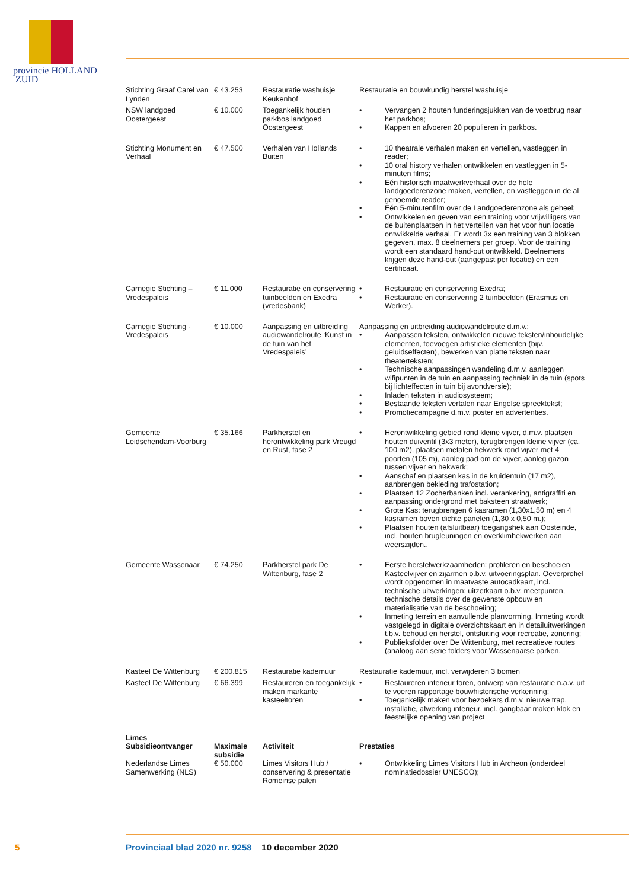provincie HOLLAND
ZUID
| Stichting Graaf Carel van Lynden | € 43.253 | Restauratie washuisje Keukenhof | Restauratie en bouwkundig herstel washuisje |
| NSW landgoed Oostergeest | € 10.000 | Toegankelijk houden parkbos landgoed Oostergeest | • Vervangen 2 houten funderingsjukken van de voetbrug naar het parkbos; • Kappen en afvoeren 20 populieren in parkbos. |
| Stichting Monument en Verhaal | € 47.500 | Verhalen van Hollands Buiten | • 10 theatrale verhalen maken en vertellen, vastleggen in reader; • 10 oral history verhalen ontwikkelen en vastleggen in 5-minuten films; • Eén historisch maatwerkverhaal over de hele landgoederenzone maken, vertellen, en vastleggen in de al genoemde reader; • Eén 5-minutenfilm over de Landgoederenzone als geheel; • Ontwikkelen en geven van een training voor vrijwilligers van de buitenplaatsen in het vertellen van het voor hun locatie ontwikkelde verhaal. Er wordt 3x een training van 3 blokken gegeven, max. 8 deelnemers per groep. Voor de training wordt een standaard hand-out ontwikkeld. Deelnemers krijgen deze hand-out (aangepast per locatie) en een certificaat. |
| Carnegie Stichting – Vredespaleis | € 11.000 | Restauratie en conservering tuinbeelden en Exedra (vredesbank) | • Restauratie en conservering Exedra; • Restauratie en conservering 2 tuinbeelden (Erasmus en Werker). |
| Carnegie Stichting - Vredespaleis | € 10.000 | Aanpassing en uitbreiding audiowandelroute ‘Kunst in de tuin van het Vredespaleis’ | Aanpassing en uitbreiding audiowandelroute d.m.v.: • Aanpassen teksten, ontwikkelen nieuwe teksten/inhoudelijke elementen, toevoegen artistieke elementen (bijv. geluidseffecten), bewerken van platte teksten naar theaterteksten; • Technische aanpassingen wandeling d.m.v. aanleggen wifipunten in de tuin en aanpassing techniek in de tuin (spots bij lichteffecten in tuin bij avondversie); • Inladen teksten in audiosysteem; • Bestaande teksten vertalen naar Engelse spreektekst; • Promotiecampagne d.m.v. poster en advertenties. |
| Gemeente Leidschendam-Voorburg | € 35.166 | Parkherstel en herontwikkeling park Vreugd en Rust, fase 2 | • Herontwikkeling gebied rond kleine vijver, d.m.v. plaatsen houten duiventil (3x3 meter), terugbrengen kleine vijver (ca. 100 m2), plaatsen metalen hekwerk rond vijver met 4 poorten (105 m), aanleg pad om de vijver, aanleg gazon tussen vijver en hekwerk; • Aanschaf en plaatsen kas in de kruidentuin (17 m2), aanbrengen bekleding trafostation; • Plaatsen 12 Zocherbanken incl. verankering, antigraffiti en aanpassing ondergrond met baksteen straatwerk; • Grote Kas: terugbrengen 6 kasramen (1,30x1,50 m) en 4 kasramen boven dichte panelen (1,30 x 0,50 m.); • Plaatsen houten (afsluitbaar) toegangshek aan Oosteinde, incl. houten brugleuningen en overklimhekwerken aan weerszijden.. |
| Gemeente Wassenaar | € 74.250 | Parkherstel park De Wittenburg, fase 2 | • Eerste herstelwerkzaamheden: profileren en beschoeien Kasteelvijver en zijarmen o.b.v. uitvoeringsplan. Oeverprofiel wordt opgenomen in maatvaste autocadkaart, incl. technische uitwerkingen: uitzetkaart o.b.v. meetpunten, technische details over de gewenste opbouw en materialisatie van de beschoeiing; • Inmeting terrein en aanvullende planvorming. Inmeting wordt vastgelegd in digitale overzichtskaart en in detailuitwerkingen t.b.v. behoud en herstel, ontsluiting voor recreatie, zonering; • Publieksfolder over De Wittenburg, met recreatieve routes (analoog aan serie folders voor Wassenaarse parken. |
| Kasteel De Wittenburg | € 200.815 | Restauratie kademuur | Restauratie kademuur, incl. verwijderen 3 bomen |
| Kasteel De Wittenburg | € 66.399 | Restaureren en toegankelijk maken markante kasteeltoren | • Restaureren interieur toren, ontwerp van restauratie n.a.v. uit te voeren rapportage bouwhistorische verkenning; • Toegankelijk maken voor bezoekers d.m.v. nieuwe trap, installatie, afwerking interieur, incl. gangbaar maken klok en feestelijke opening van project |
| Limes | | | |
| Subsidieontvanger | Maximale subsidie | Activiteit | Prestaties |
| Nederlandse Limes Samenwerking (NLS) | € 50.000 | Limes Visitors Hub / conservering & presentatie Romeinse palen | • Ontwikkeling Limes Visitors Hub in Archeon (onderdeel nominatiedossier UNESCO); |
5 Provinciaal blad 2020 nr. 9258 10 december 2020